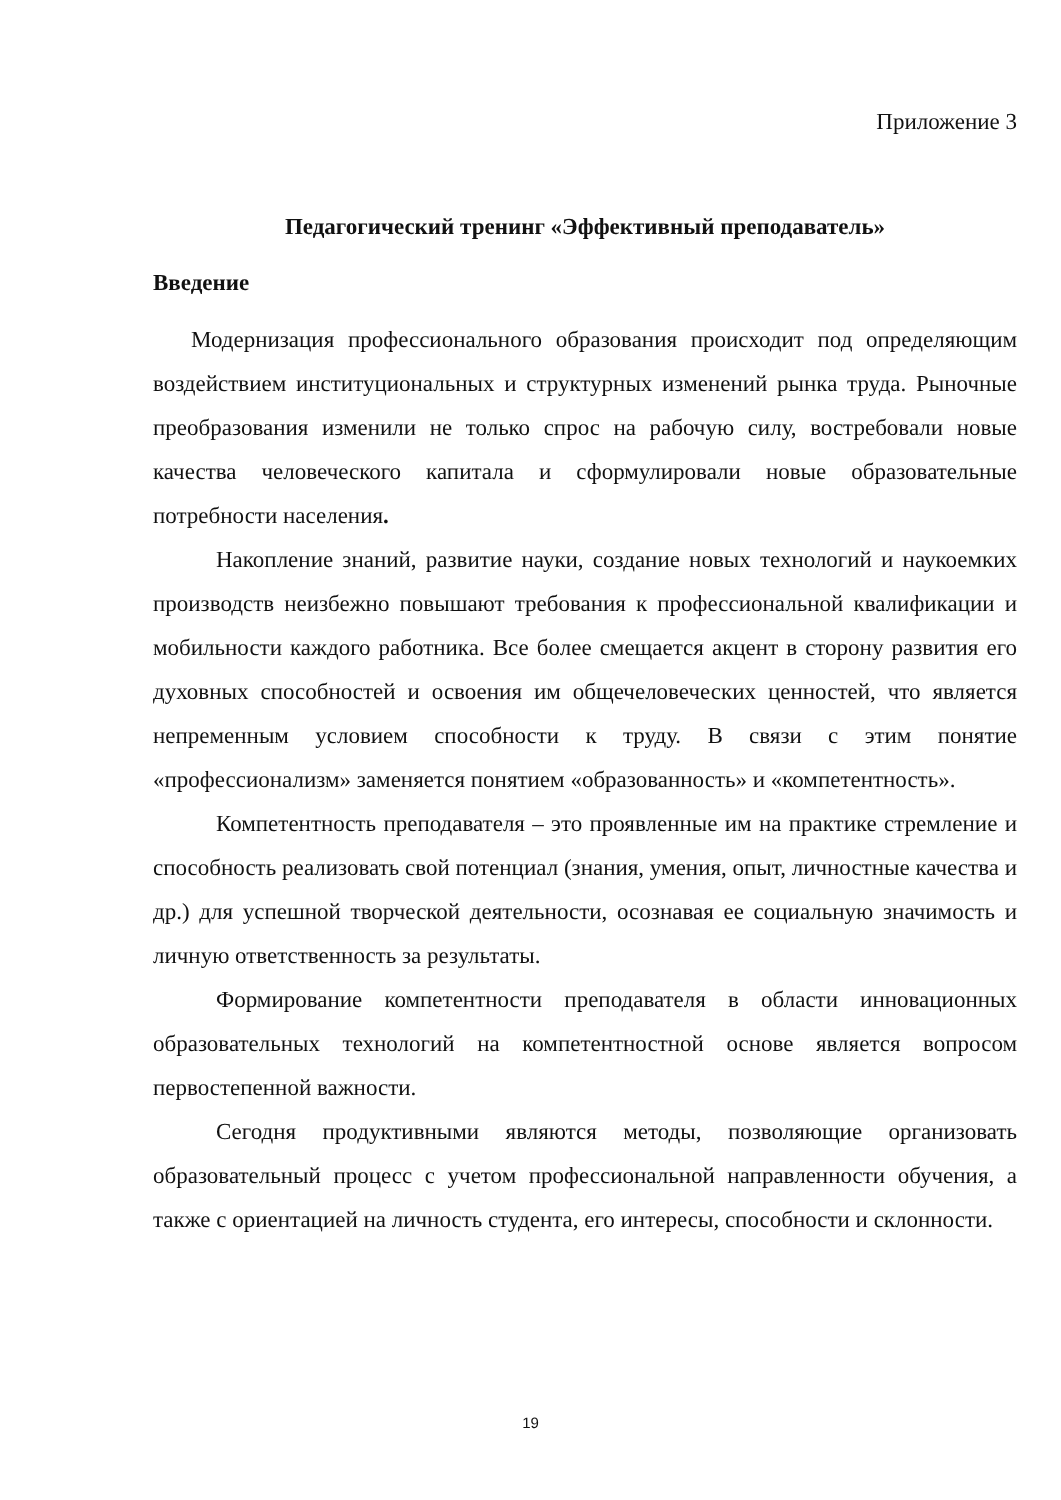Приложение 3
Педагогический тренинг «Эффективный преподаватель»
Введение
Модернизация профессионального образования происходит под определяющим воздействием институциональных и структурных изменений рынка труда. Рыночные преобразования изменили не только спрос на рабочую силу, востребовали новые качества человеческого капитала и сформулировали новые образовательные потребности населения.
Накопление знаний, развитие науки, создание новых технологий и наукоемких производств неизбежно повышают требования к профессиональной квалификации и мобильности каждого работника. Все более смещается акцент в сторону развития его духовных способностей и освоения им общечеловеческих ценностей, что является непременным условием способности к труду. В связи с этим понятие «профессионализм» заменяется понятием «образованность» и «компетентность».
Компетентность преподавателя – это проявленные им на практике стремление и способность реализовать свой потенциал (знания, умения, опыт, личностные качества и др.) для успешной творческой деятельности, осознавая ее социальную значимость и личную ответственность за результаты.
Формирование компетентности преподавателя в области инновационных образовательных технологий на компетентностной основе является вопросом первостепенной важности.
Сегодня продуктивными являются методы, позволяющие организовать образовательный процесс с учетом профессиональной направленности обучения, а также с ориентацией на личность студента, его интересы, способности и склонности.
19